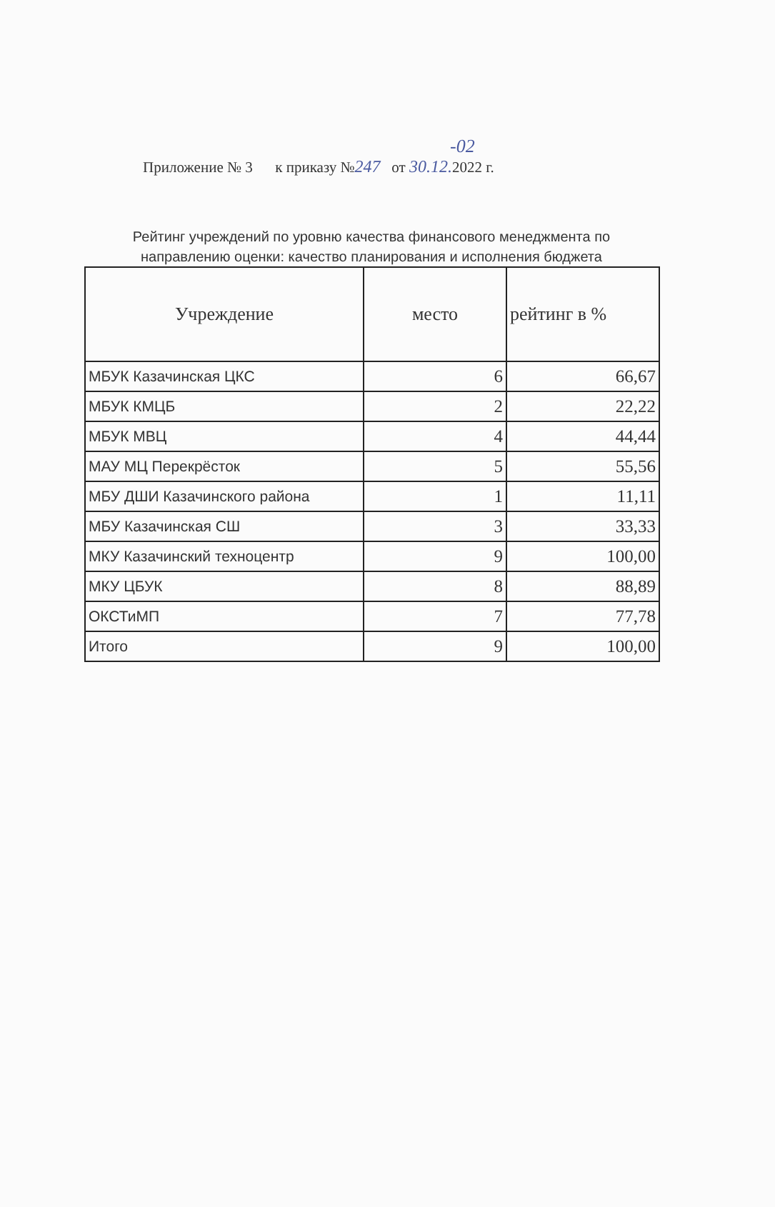-02
Приложение № 3 к приказу №247 от 30.12. 2022 г.
Рейтинг учреждений по уровню качества финансового менеджмента по
направлению оценки: качество планирования и исполнения бюджета
| Учреждение | место | рейтинг в % |
| --- | --- | --- |
| МБУК Казачинская ЦКС | 6 | 66,67 |
| МБУК КМЦБ | 2 | 22,22 |
| МБУК МВЦ | 4 | 44,44 |
| МАУ МЦ Перекрёсток | 5 | 55,56 |
| МБУ ДШИ Казачинского района | 1 | 11,11 |
| МБУ Казачинская СШ | 3 | 33,33 |
| МКУ Казачинский техноцентр | 9 | 100,00 |
| МКУ ЦБУК | 8 | 88,89 |
| ОКСТиМП | 7 | 77,78 |
| Итого | 9 | 100,00 |